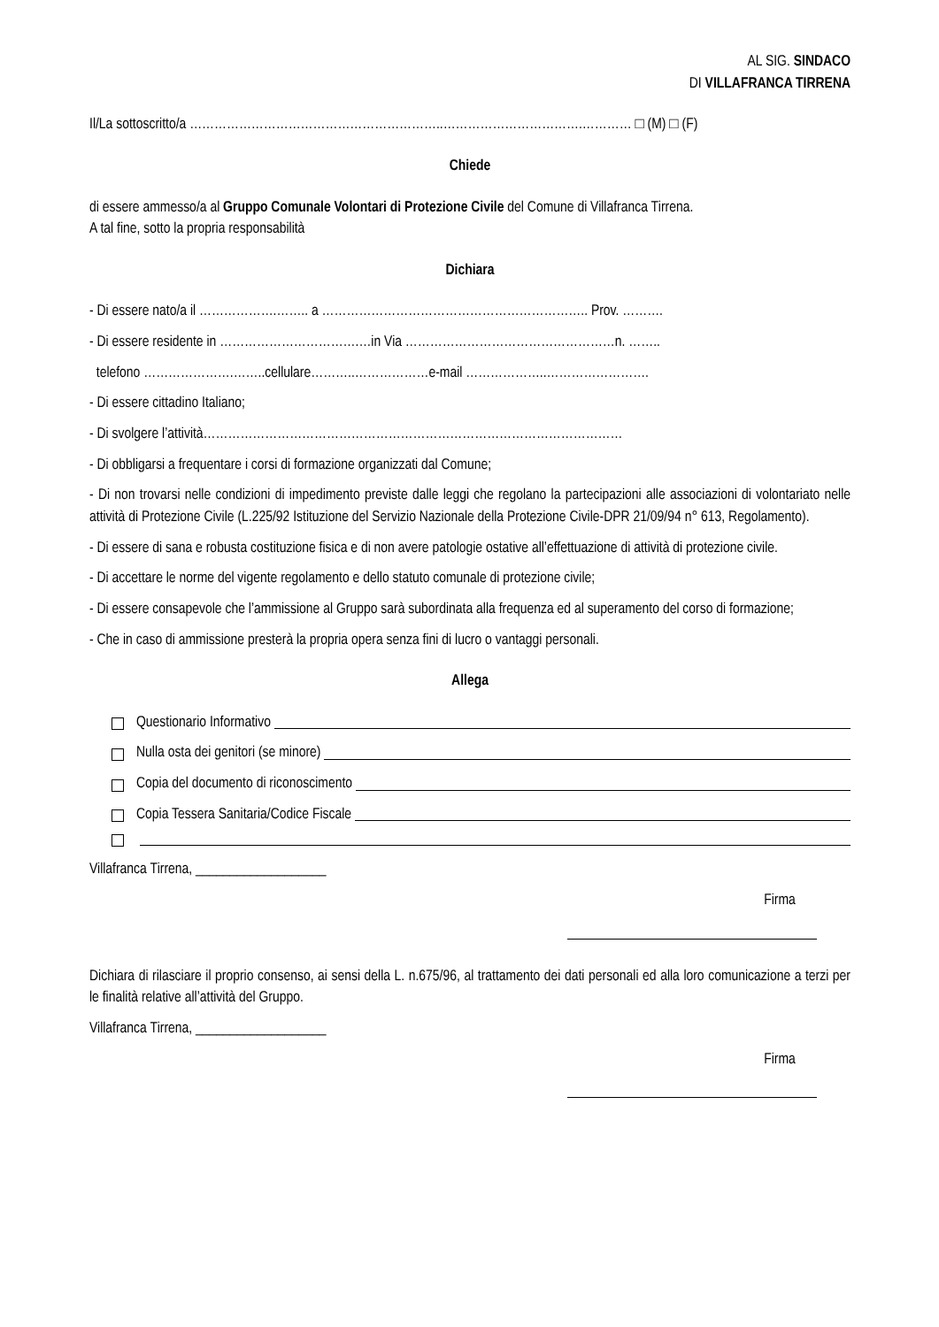AL SIG. SINDACO
DI VILLAFRANCA TIRRENA
Il/La sottoscritto/a ……………………………………………………..…………………………….………… □ (M) □ (F)
Chiede
di essere ammesso/a al Gruppo Comunale Volontari di Protezione Civile del Comune di Villafranca Tirrena.
A tal fine, sotto la propria responsabilità
Dichiara
- Di essere nato/a il ……………….…….. a ……………………………………………………….. Prov. ……….
- Di essere residente in …………………………….…in Via ……………………………………………n. ……..
telefono ………………….……..cellulare………..………………e-mail ………………..…………………….
- Di essere cittadino Italiano;
- Di svolgere l’attività…………………………………………………………………………………………
- Di obbligarsi a frequentare i corsi di formazione organizzati dal Comune;
- Di non trovarsi nelle condizioni di impedimento previste dalle leggi che regolano la partecipazioni alle associazioni di volontariato nelle attività di Protezione Civile (L.225/92 Istituzione del Servizio Nazionale della Protezione Civile-DPR 21/09/94 n° 613, Regolamento).
- Di essere di sana e robusta costituzione fisica e di non avere patologie ostative all’effettuazione di attività di protezione civile.
- Di accettare le norme del vigente regolamento e dello statuto comunale di protezione civile;
- Di essere consapevole che l’ammissione al Gruppo sarà subordinata alla frequenza ed al superamento del corso di formazione;
- Che in caso di ammissione presterà la propria opera senza fini di lucro o vantaggi personali.
Allega
Questionario Informativo
Nulla osta dei genitori (se minore)
Copia del documento di riconoscimento
Copia Tessera Sanitaria/Codice Fiscale
Villafranca Tirrena, ___________________
Firma
Dichiara di rilasciare il proprio consenso, ai sensi della L. n.675/96, al trattamento dei dati personali ed alla loro comunicazione a terzi per le finalità relative all’attività del Gruppo.
Villafranca Tirrena, ___________________
Firma